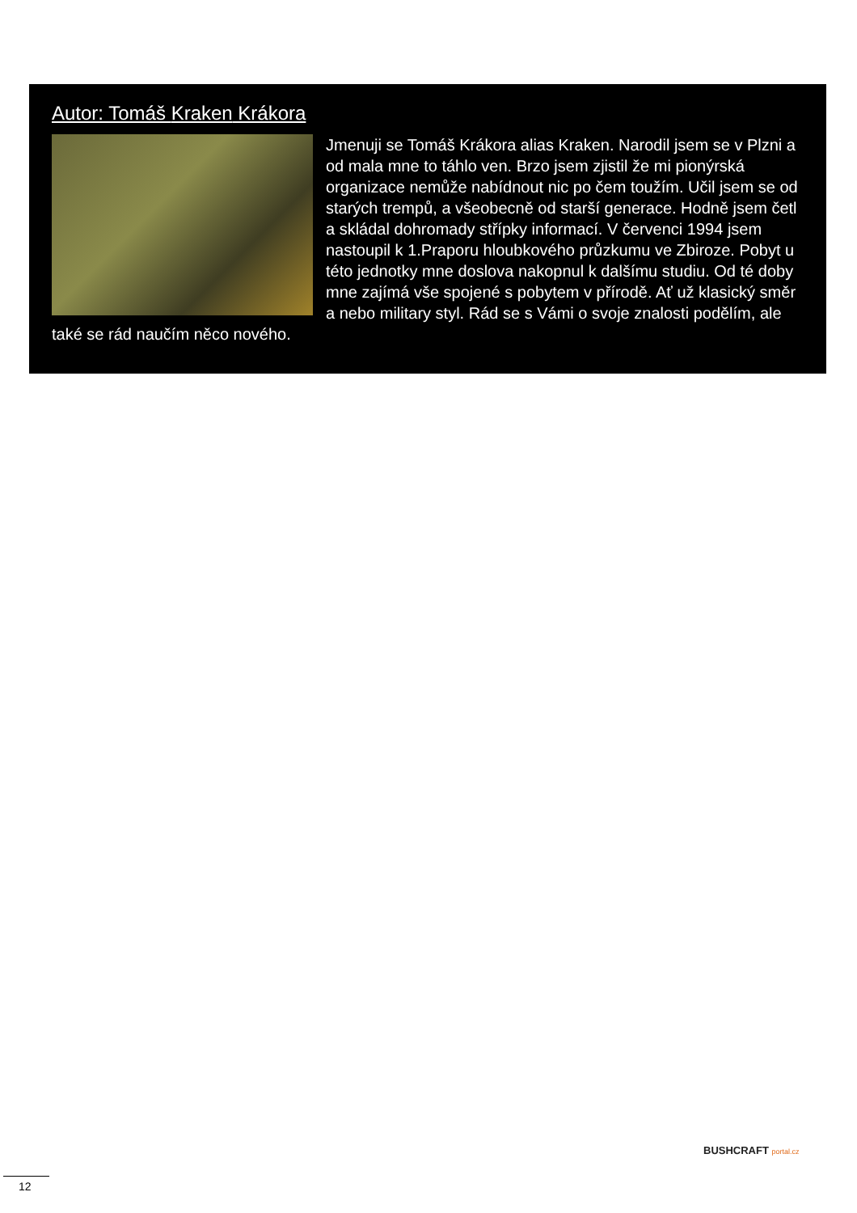Autor: Tomáš Kraken Krákora
Jmenuji se Tomáš Krákora alias Kraken. Narodil jsem se v Plzni a od mala mne to táhlo ven. Brzo jsem zjistil že mi pionýrská organizace nemůže nabídnout nic po čem toužím. Učil jsem se od starých trempů, a všeobecně od starší generace. Hodně jsem četl a skládal dohromady střípky informací. V červenci 1994 jsem nastoupil k 1.Praporu hloubkového průzkumu ve Zbiroze. Pobyt u této jednotky mne doslova nakopnul k dalšímu studiu. Od té doby mne zajímá vše spojené s pobytem v přírodě. Ať už klasický směr a nebo military styl. Rád se s Vámi o svoje znalosti podělím, ale také se rád naučím něco nového.
BUSHCRAFT portal.cz
12